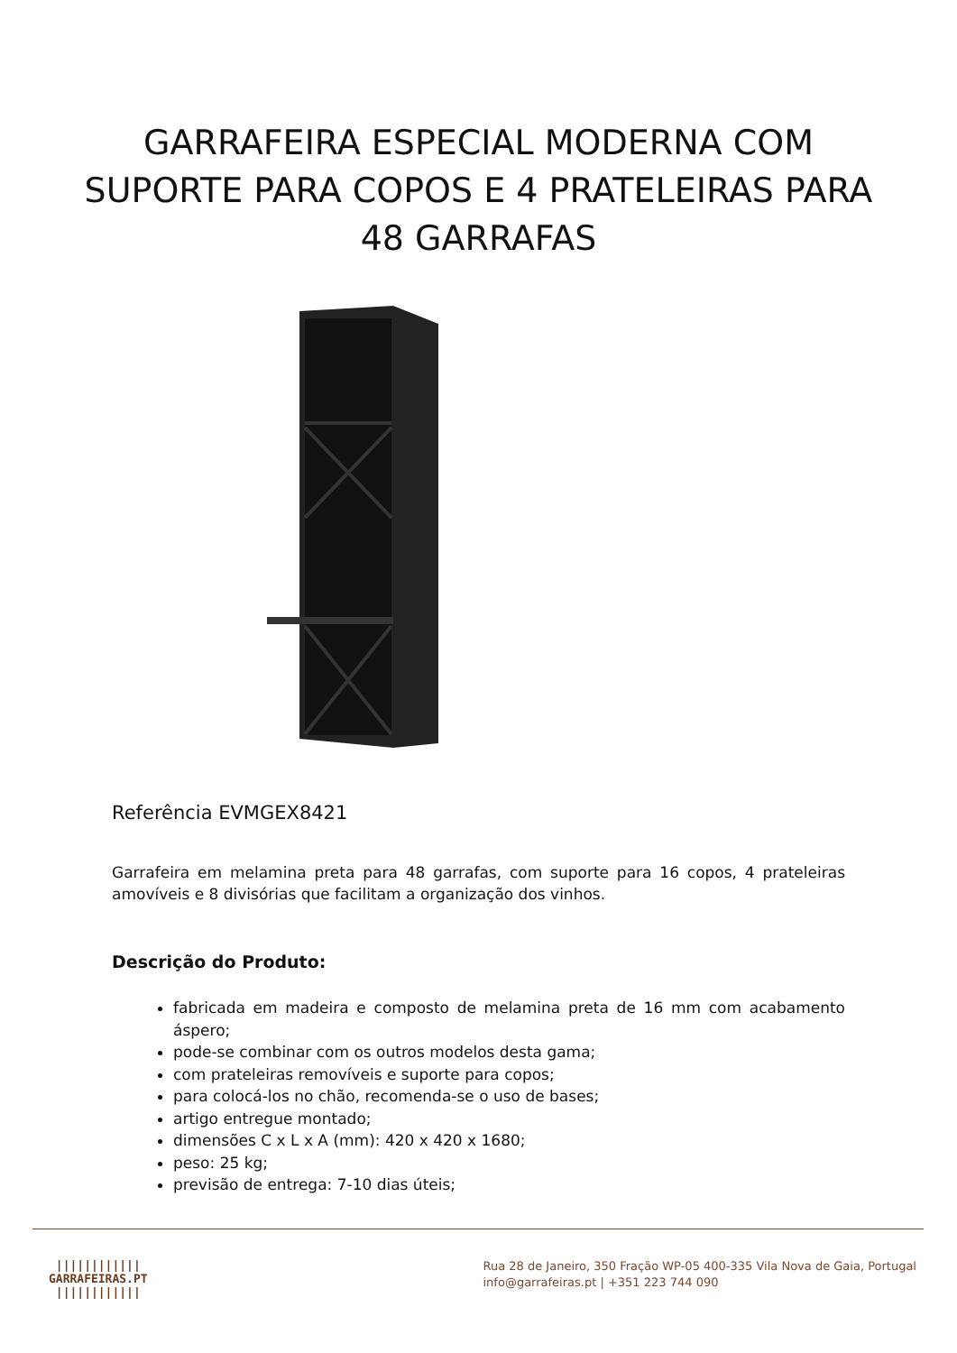GARRAFEIRA ESPECIAL MODERNA COM SUPORTE PARA COPOS E 4 PRATELEIRAS PARA 48 GARRAFAS
Referência EVMGEX8421
Garrafeira em melamina preta para 48 garrafas, com suporte para 16 copos, 4 prateleiras amovíveis e 8 divisórias que facilitam a organização dos vinhos.
Descrição do Produto:
fabricada em madeira e composto de melamina preta de 16 mm com acabamento áspero;
pode-se combinar com os outros modelos desta gama;
com prateleiras removíveis e suporte para copos;
para colocá-los no chão, recomenda-se o uso de bases;
artigo entregue montado;
dimensões C x L x A (mm): 420 x 420 x 1680;
peso: 25 kg;
previsão de entrega: 7-10 dias úteis;
||||||||||||
GARRAFEIRAS.PT
||||||||||||
Rua 28 de Janeiro, 350 Fração WP-05 400-335 Vila Nova de Gaia, Portugal
info@garrafeiras.pt | +351 223 744 090